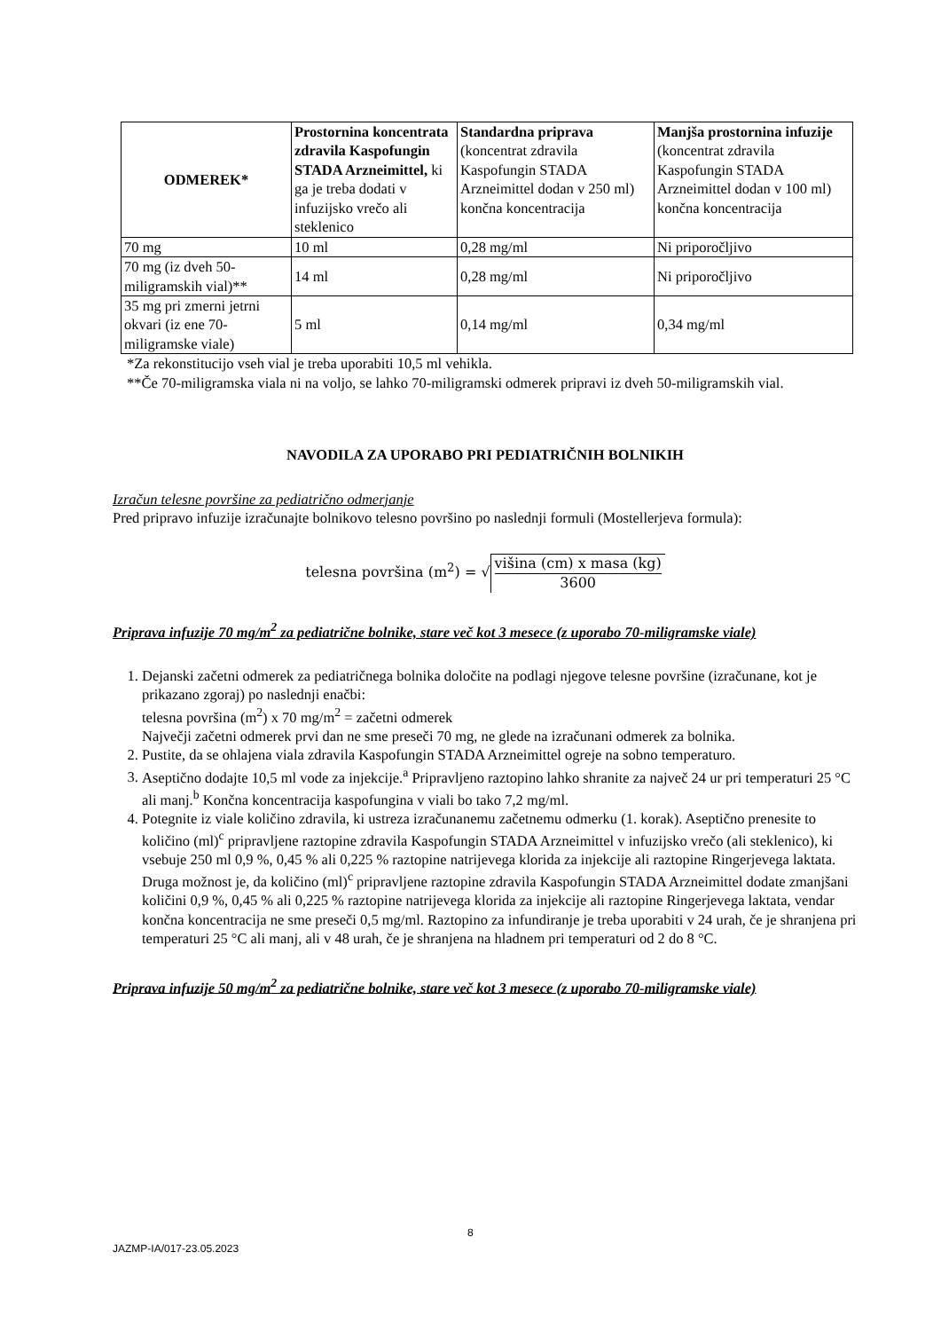| ODMEREK* | Prostornina koncentrata zdravila Kaspofungin STADA Arzneimittel, ki ga je treba dodati v infuzijsko vrečo ali steklenico | Standardna priprava (koncentrat zdravila Kaspofungin STADA Arzneimittel dodan v 250 ml) končna koncentracija | Manjša prostornina infuzije (koncentrat zdravila Kaspofungin STADA Arzneimittel dodan v 100 ml) končna koncentracija |
| --- | --- | --- | --- |
| 70 mg | 10 ml | 0,28 mg/ml | Ni priporočljivo |
| 70 mg (iz dveh 50-miligramskih vial)** | 14 ml | 0,28 mg/ml | Ni priporočljivo |
| 35 mg pri zmerni jetrni okvari (iz ene 70-miligramske viale) | 5 ml | 0,14 mg/ml | 0,34 mg/ml |
*Za rekonstitucijo vseh vial je treba uporabiti 10,5 ml vehikla.
**Če 70-miligramska viala ni na voljo, se lahko 70-miligramski odmerek pripravi iz dveh 50-miligramskih vial.
NAVODILA ZA UPORABO PRI PEDIATRIČNIH BOLNIKIH
Izračun telesne površine za pediatrično odmerjanje
Pred pripravo infuzije izračunajte bolnikovo telesno površino po naslednji formuli (Mostellerjeva formula):
telesna površina (m<sup>2</sup>) = √ višina (cm) x masa (kg) 3600
Priprava infuzije 70 mg/m<sup>2</sup> za pediatrične bolnike, stare več kot 3 mesece (z uporabo 70-miligramske viale)
1. Dejanski začetni odmerek za pediatričnega bolnika določite na podlagi njegove telesne površine (izračunane, kot je prikazano zgoraj) po naslednji enačbi:
telesna površina (m<sup>2</sup>) x 70 mg/m<sup>2</sup> = začetni odmerek
Največji začetni odmerek prvi dan ne sme preseči 70 mg, ne glede na izračunani odmerek za bolnika.
2. Pustite, da se ohlajena viala zdravila Kaspofungin STADA Arzneimittel ogreje na sobno temperaturo.
3. Aseptično dodajte 10,5 ml vode za injekcije.<sup>a</sup> Pripravljeno raztopino lahko shranite za največ 24 ur pri temperaturi 25 °C ali manj.<sup>b</sup> Končna koncentracija kaspofungina v viali bo tako 7,2 mg/ml.
4. Potegnite iz viale količino zdravila, ki ustreza izračunanemu začetnemu odmerku (1. korak). Aseptično prenesite to količino (ml)<sup>c</sup> pripravljene raztopine zdravila Kaspofungin STADA Arzneimittel v infuzijsko vrečo (ali steklenico), ki vsebuje 250 ml 0,9 %, 0,45 % ali 0,225 % raztopine natrijevega klorida za injekcije ali raztopine Ringerjevega laktata. Druga možnost je, da količino (ml)<sup>c</sup> pripravljene raztopine zdravila Kaspofungin STADA Arzneimittel dodate zmanjšani količini 0,9 %, 0,45 % ali 0,225 % raztopine natrijevega klorida za injekcije ali raztopine Ringerjevega laktata, vendar končna koncentracija ne sme preseči 0,5 mg/ml. Raztopino za infundiranje je treba uporabiti v 24 urah, če je shranjena pri temperaturi 25 °C ali manj, ali v 48 urah, če je shranjena na hladnem pri temperaturi od 2 do 8 °C.
Priprava infuzije 50 mg/m<sup>2</sup> za pediatrične bolnike, stare več kot 3 mesece (z uporabo 70-miligramske viale)
8
JAZMP-IA/017-23.05.2023